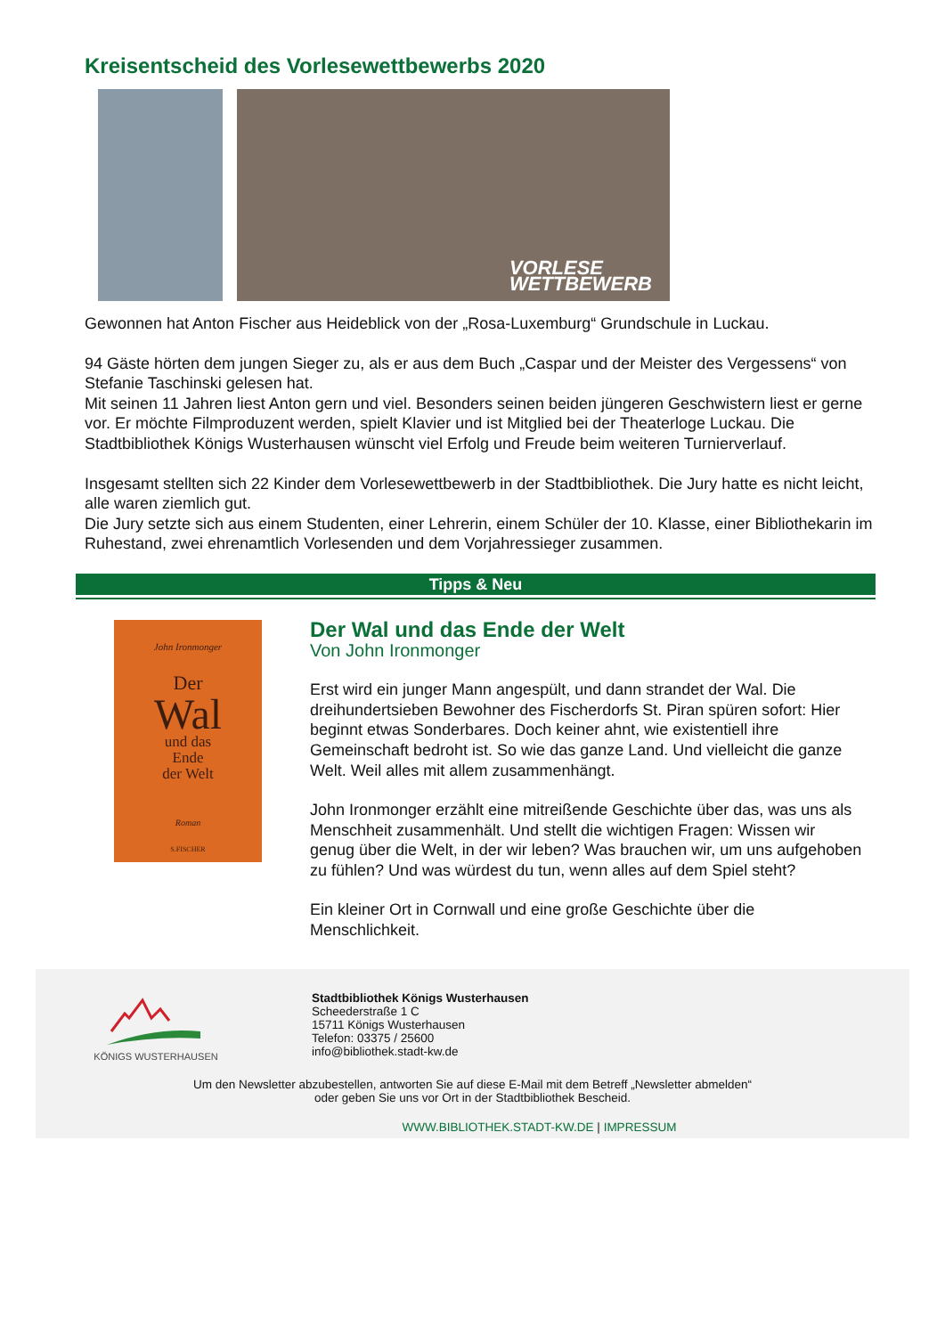Kreisentscheid des Vorlesewettbewerbs 2020
VORLESE
WETTBEWERB
Gewonnen hat Anton Fischer aus Heideblick von der „Rosa-Luxemburg“ Grundschule in Luckau.
94 Gäste hörten dem jungen Sieger zu, als er aus dem Buch „Caspar und der Meister des Vergessens“ von Stefanie Taschinski gelesen hat.
Mit seinen 11 Jahren liest Anton gern und viel. Besonders seinen beiden jüngeren Geschwistern liest er gerne vor. Er möchte Filmproduzent werden, spielt Klavier und ist Mitglied bei der Theaterloge Luckau. Die Stadtbibliothek Königs Wusterhausen wünscht viel Erfolg und Freude beim weiteren Turnierverlauf.
Insgesamt stellten sich 22 Kinder dem Vorlesewettbewerb in der Stadtbibliothek. Die Jury hatte es nicht leicht, alle waren ziemlich gut.
Die Jury setzte sich aus einem Studenten, einer Lehrerin, einem Schüler der 10. Klasse, einer Bibliothekarin im Ruhestand, zwei ehrenamtlich Vorlesenden und dem Vorjahressieger zusammen.
Tipps & Neu
John Ironmonger
Der
Wal
und das
Ende
der Welt
Roman
S.FISCHER
Der Wal und das Ende der Welt
Von John Ironmonger
Erst wird ein junger Mann angespült, und dann strandet der Wal. Die dreihundertsieben Bewohner des Fischerdorfs St. Piran spüren sofort: Hier beginnt etwas Sonderbares. Doch keiner ahnt, wie existentiell ihre Gemeinschaft bedroht ist. So wie das ganze Land. Und vielleicht die ganze Welt. Weil alles mit allem zusammenhängt.
John Ironmonger erzählt eine mitreißende Geschichte über das, was uns als Menschheit zusammenhält. Und stellt die wichtigen Fragen: Wissen wir genug über die Welt, in der wir leben? Was brauchen wir, um uns aufgehoben zu fühlen? Und was würdest du tun, wenn alles auf dem Spiel steht?
Ein kleiner Ort in Cornwall und eine große Geschichte über die Menschlichkeit.
KÖNIGS WUSTERHAUSEN
Stadtbibliothek Königs Wusterhausen
Scheederstraße 1 C
15711 Königs Wusterhausen
Telefon: 03375 / 25600
info@bibliothek.stadt-kw.de
Um den Newsletter abzubestellen, antworten Sie auf diese E-Mail mit dem Betreff „Newsletter abmelden“
oder geben Sie uns vor Ort in der Stadtbibliothek Bescheid.
WWW.BIBLIOTHEK.STADT-KW.DE | IMPRESSUM